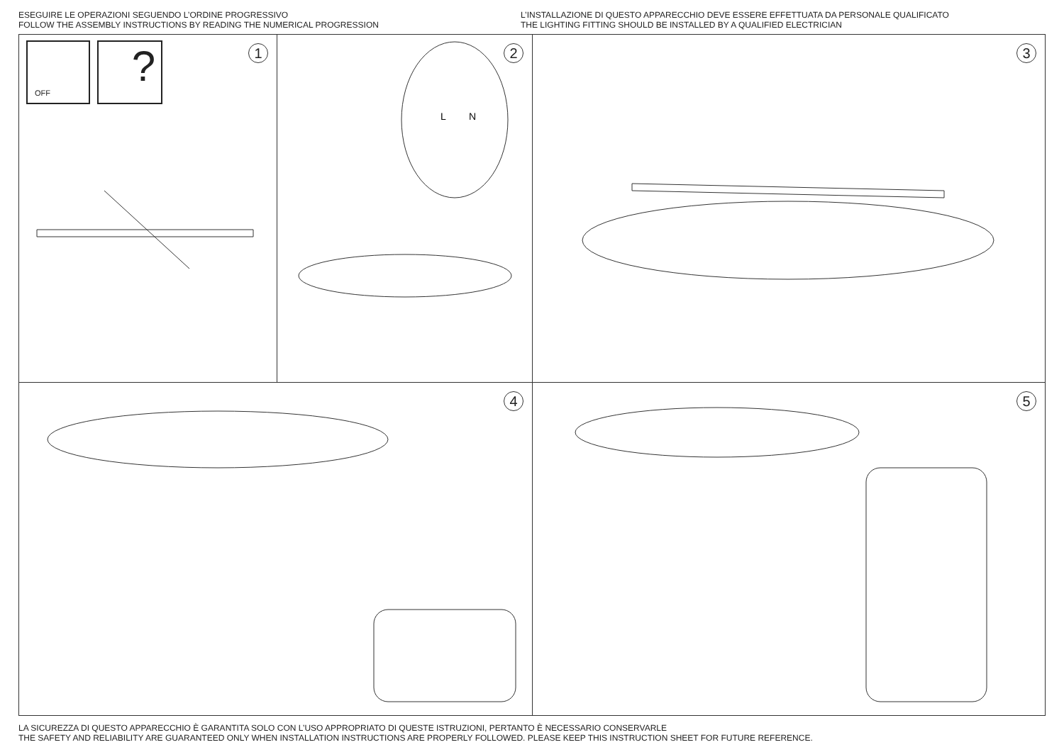ESEGUIRE LE OPERAZIONI SEGUENDO L’ORDINE PROGRESSIVO
FOLLOW THE ASSEMBLY INSTRUCTIONS BY READING THE NUMERICAL PROGRESSION
L’INSTALLAZIONE DI QUESTO APPARECCHIO DEVE ESSERE EFFETTUATA DA PERSONALE QUALIFICATO
THE LIGHTING FITTING SHOULD BE INSTALLED BY A QUALIFIED ELECTRICIAN
OFF ? 1
2
L
N
3
4
5
LA SICUREZZA DI QUESTO APPARECCHIO È GARANTITA SOLO CON L’USO APPROPRIATO DI QUESTE ISTRUZIONI, PERTANTO È NECESSARIO CONSERVARLE
THE SAFETY AND RELIABILITY ARE GUARANTEED ONLY WHEN INSTALLATION INSTRUCTIONS ARE PROPERLY FOLLOWED. PLEASE KEEP THIS INSTRUCTION SHEET FOR FUTURE REFERENCE.